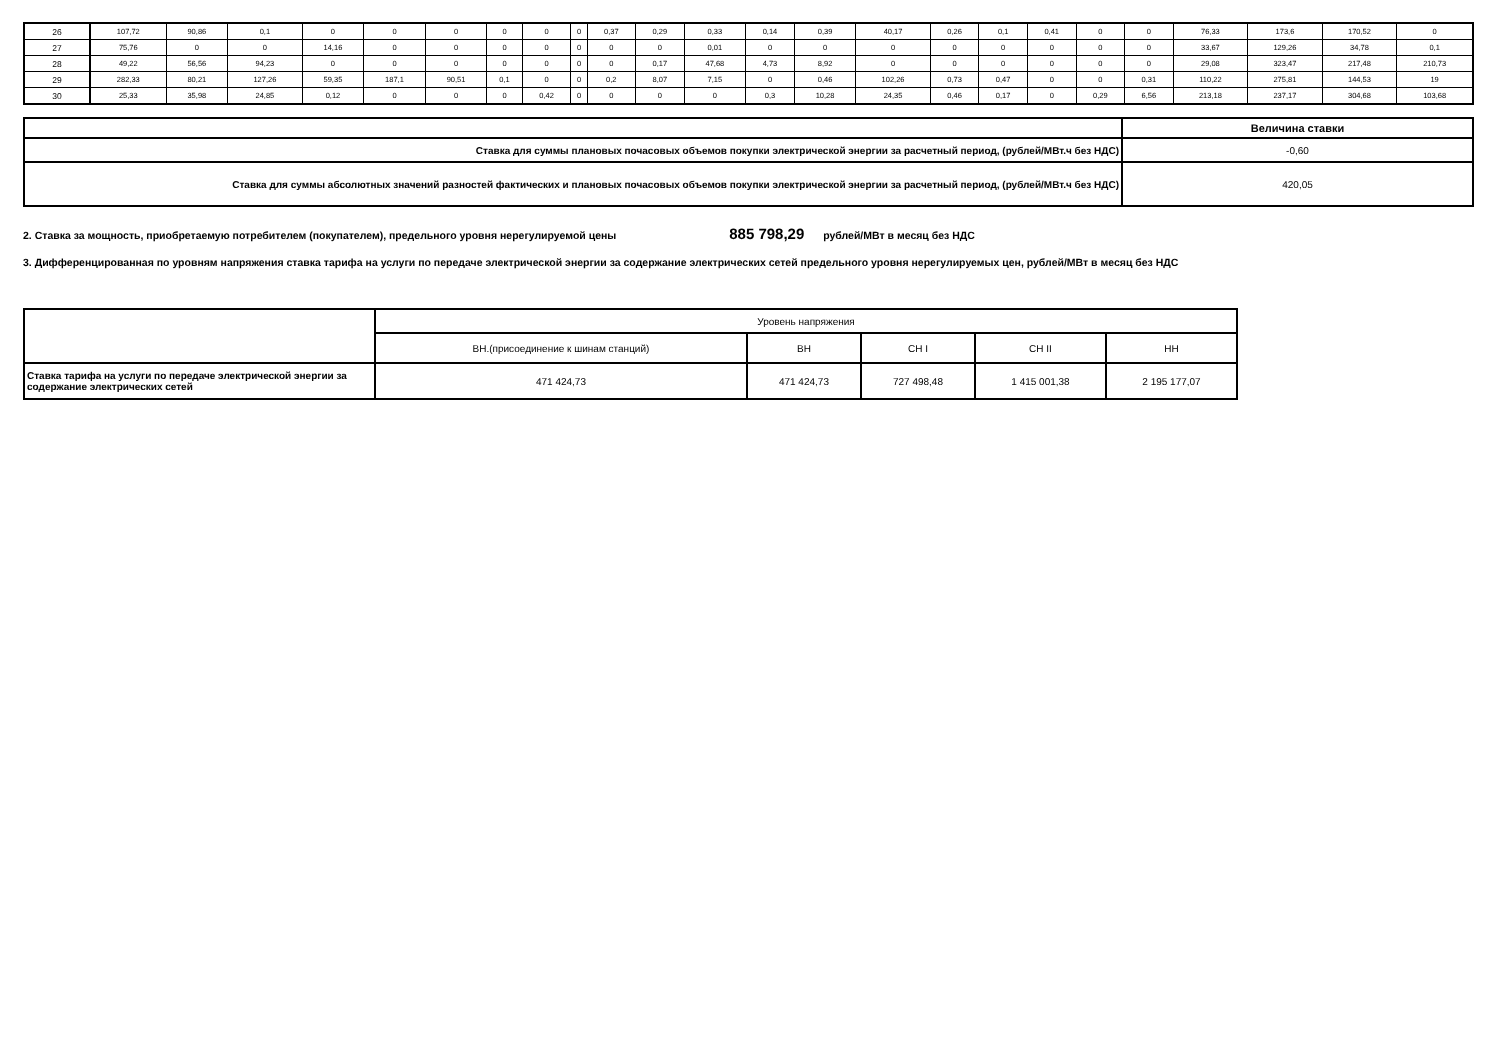| 26 | 107,72 | 90,86 | 0,1 | 0 | 0 | 0 | 0 | 0 | 0 | 0,37 | 0,29 | 0,33 | 0,14 | 0,39 | 40,17 | 0,26 | 0,1 | 0,41 | 0 | 0 | 76,33 | 173,6 | 170,52 | 0 |
| 27 | 75,76 | 0 | 0 | 14,16 | 0 | 0 | 0 | 0 | 0 | 0 | 0 | 0,01 | 0 | 0 | 0 | 0 | 0 | 0 | 0 | 0 | 33,67 | 129,26 | 34,78 | 0,1 |
| 28 | 49,22 | 56,56 | 94,23 | 0 | 0 | 0 | 0 | 0 | 0 | 0 | 0,17 | 47,68 | 4,73 | 8,92 | 0 | 0 | 0 | 0 | 0 | 0 | 29,08 | 323,47 | 217,48 | 210,73 |
| 29 | 282,33 | 80,21 | 127,26 | 59,35 | 187,1 | 90,51 | 0,1 | 0 | 0 | 0,2 | 8,07 | 7,15 | 0 | 0,46 | 102,26 | 0,73 | 0,47 | 0 | 0 | 0,31 | 110,22 | 275,81 | 144,53 | 19 |
| 30 | 25,33 | 35,98 | 24,85 | 0,12 | 0 | 0 | 0 | 0,42 | 0 | 0 | 0 | 0 | 0,3 | 10,28 | 24,35 | 0,46 | 0,17 | 0 | 0,29 | 6,56 | 213,18 | 237,17 | 304,68 | 103,68 |
| | Величина ставки |
| Ставка для суммы плановых почасовых объемов покупки электрической энергии за расчетный период, (рублей/МВт.ч без НДС) | -0,60 |
| Ставка для суммы абсолютных значений разностей фактических и плановых почасовых объемов покупки электрической энергии за расчетный период, (рублей/МВт.ч без НДС) | 420,05 |
2. Ставка за мощность, приобретаемую потребителем (покупателем), предельного уровня нерегулируемой цены 885 798,29 рублей/МВт в месяц без НДС
3. Дифференцированная по уровням напряжения ставка тарифа на услуги по передаче электрической энергии за содержание электрических сетей предельного уровня нерегулируемых цен, рублей/МВт в месяц без НДС
| | Уровень напряжения | | | | |
| | ВН.(присоединение к шинам станций) | ВН | СН I | СН II | НН |
| Ставка тарифа на услуги по передаче электрической энергии за содержание электрических сетей | 471 424,73 | 471 424,73 | 727 498,48 | 1 415 001,38 | 2 195 177,07 |